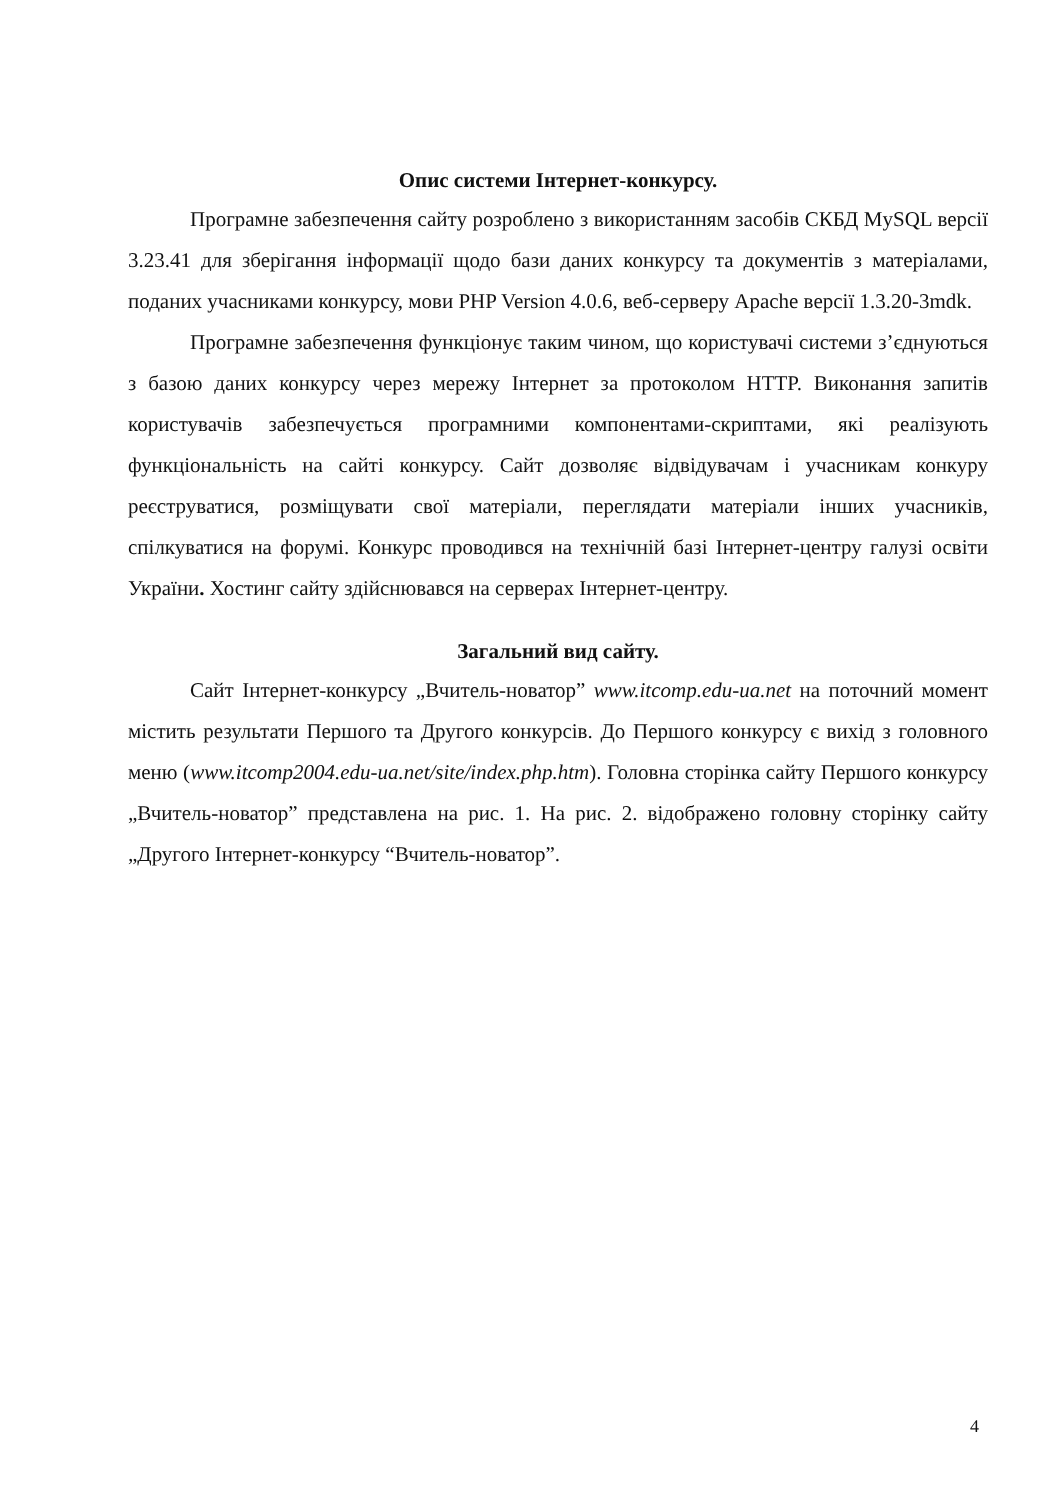Опис системи Інтернет-конкурсу.
Програмне забезпечення сайту розроблено з використанням засобів СКБД MySQL версії 3.23.41 для зберігання інформації щодо бази даних конкурсу та документів з матеріалами, поданих учасниками конкурсу, мови PHP Version 4.0.6, веб-серверу Apache версії 1.3.20-3mdk.
Програмне забезпечення функціонує таким чином, що користувачі системи з’єднуються з базою даних конкурсу через мережу Інтернет за протоколом HTTP. Виконання запитів користувачів забезпечується програмними компонентами-скриптами, які реалізують функціональність на сайті конкурсу. Сайт дозволяє відвідувачам і учасникам конкуру реєструватися, розміщувати свої матеріали, переглядати матеріали інших учасників, спілкуватися на форумі. Конкурс проводився на технічній базі Інтернет-центру галузі освіти України. Хостинг сайту здійснювався на серверах Інтернет-центру.
Загальний вид сайту.
Сайт Інтернет-конкурсу „Вчитель-новатор” www.itcomp.edu-ua.net на поточний момент містить результати Першого та Другого конкурсів. До Першого конкурсу є вихід з головного меню (www.itcomp2004.edu-ua.net/site/index.php.htm). Головна сторінка сайту Першого конкурсу „Вчитель-новатор” представлена на рис. 1. На рис. 2. відображено головну сторінку сайту „Другого Інтернет-конкурсу “Вчитель-новатор”.
4